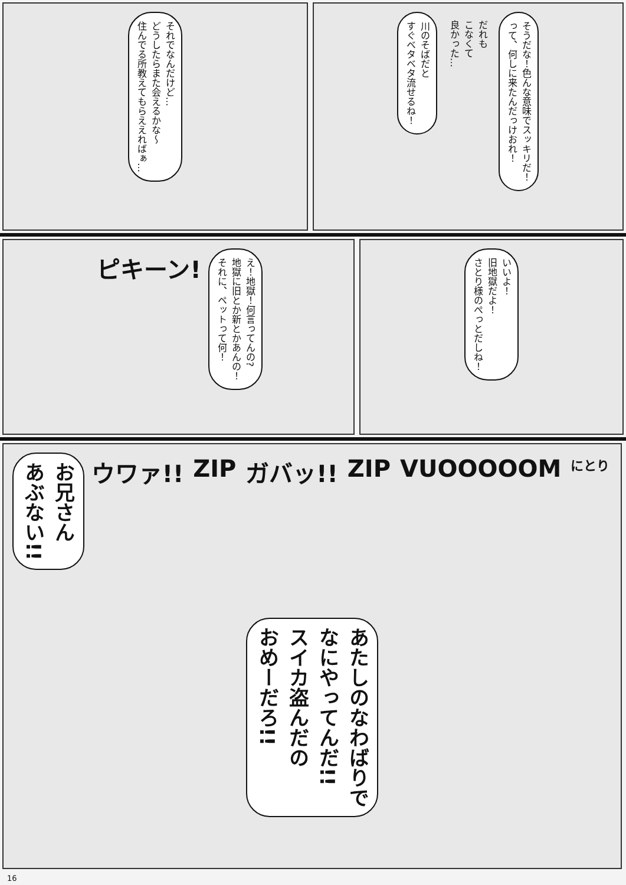それでなんだけど…
どうしたらまた会えるかな～
住んでる所教えてもらええればぁ…
川のそばだと
すぐベタベタ流せるね！
だれも
こなくて
良かった…
そうだな！色んな意味でスッキリだ！
って、何しに来たんだっけおれ！
ピキーン!
え！地獄！何言ってんの?
地獄に旧とか新とかあんの！
それに、ペットって何！
いいよ！
旧地獄だよ！
さとり様のぺっとだしね！
お兄さん
あぶない!!
ウワァ!!
ZIP
ガバッ!!
ZIP
VUOOOOOM
にとり
あたしのなわばりで
なにやってんだ!!
スイカ盗んだの
おめーだろ!!
16